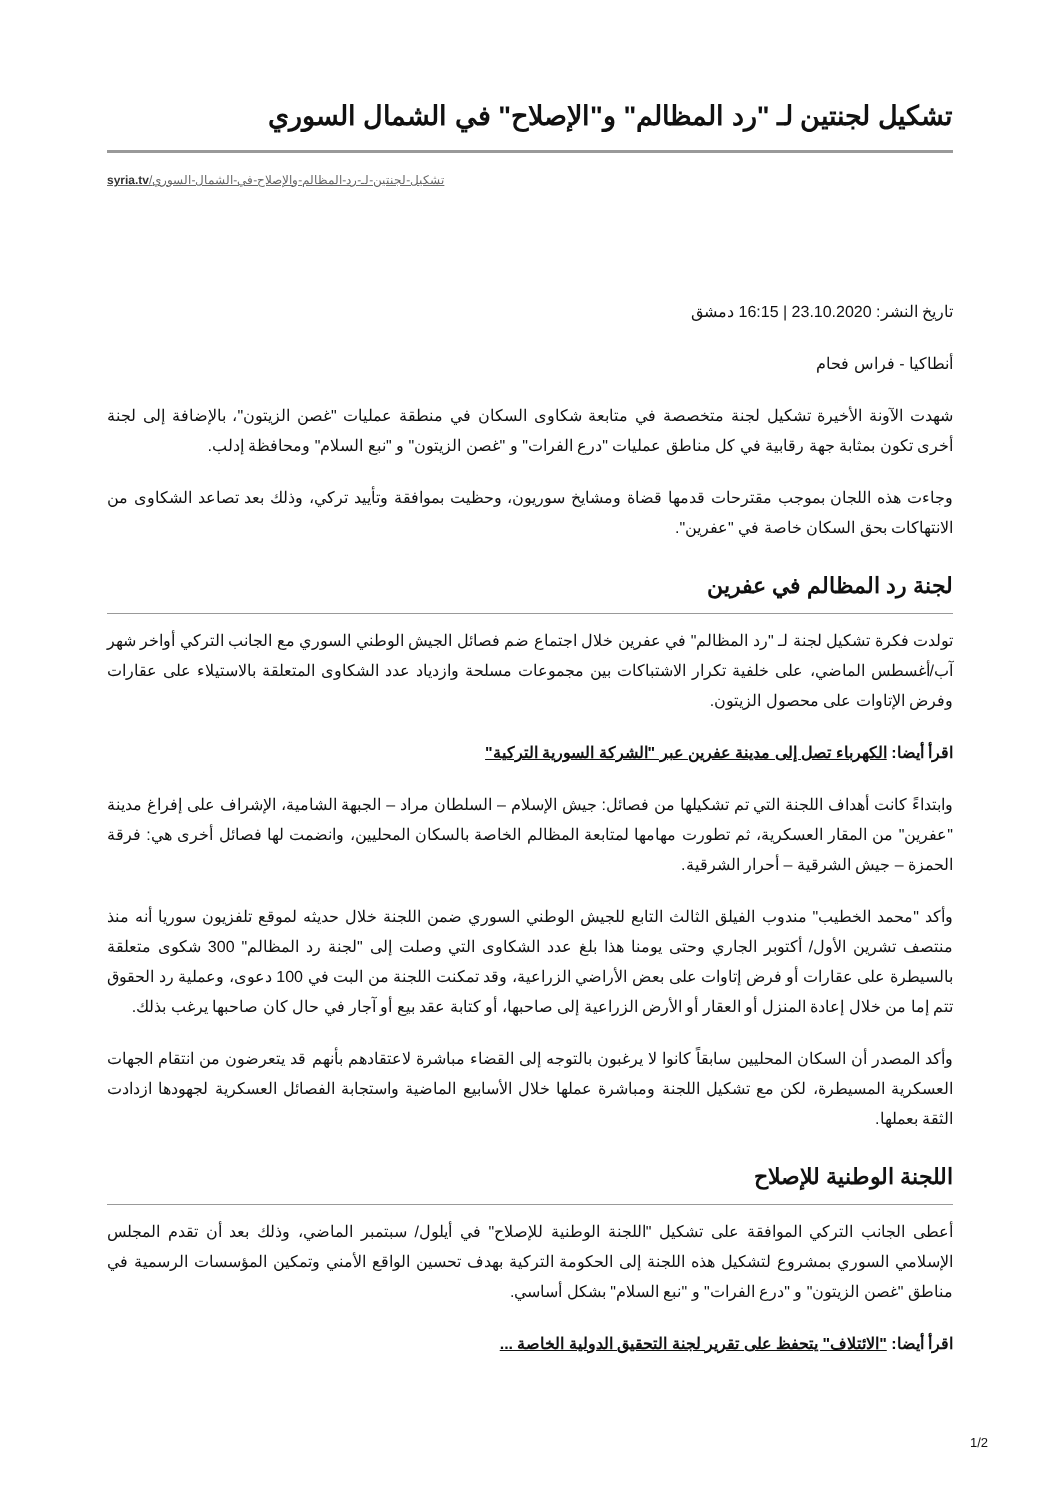تشكيل لجنتين لـ "رد المظالم" و"الإصلاح" في الشمال السوري
syria.tv/تشكيل-لجنتين-لـ-رد-المظالم-والإصلاح-في-الشمال-السوري
تاريخ النشر: 23.10.2020 | 16:15 دمشق
أنطاكيا - فراس فحام
شهدت الآونة الأخيرة تشكيل لجنة متخصصة في متابعة شكاوى السكان في منطقة عمليات "غصن الزيتون"، بالإضافة إلى لجنة أخرى تكون بمثابة جهة رقابية في كل مناطق عمليات "درع الفرات" و "غصن الزيتون" و "نبع السلام" ومحافظة إدلب.
وجاءت هذه اللجان بموجب مقترحات قدمها قضاة ومشايخ سوريون، وحظيت بموافقة وتأييد تركي، وذلك بعد تصاعد الشكاوى من الانتهاكات بحق السكان خاصة في "عفرين".
لجنة رد المظالم في عفرين
تولدت فكرة تشكيل لجنة لـ "رد المظالم" في عفرين خلال اجتماع ضم فصائل الجيش الوطني السوري مع الجانب التركي أواخر شهر آب/أغسطس الماضي، على خلفية تكرار الاشتباكات بين مجموعات مسلحة وازدياد عدد الشكاوى المتعلقة بالاستيلاء على عقارات وفرض الإتاوات على محصول الزيتون.
اقرأ أيضا: الكهرباء تصل إلى مدينة عفرين عبر "الشركة السورية التركية"
وابتداءً كانت أهداف اللجنة التي تم تشكيلها من فصائل: جيش الإسلام – السلطان مراد – الجبهة الشامية، الإشراف على إفراغ مدينة "عفرين" من المقار العسكرية، ثم تطورت مهامها لمتابعة المظالم الخاصة بالسكان المحليين، وانضمت لها فصائل أخرى هي: فرقة الحمزة – جيش الشرقية – أحرار الشرقية.
وأكد "محمد الخطيب" مندوب الفيلق الثالث التابع للجيش الوطني السوري ضمن اللجنة خلال حديثه لموقع تلفزيون سوريا أنه منذ منتصف تشرين الأول/ أكتوبر الجاري وحتى يومنا هذا بلغ عدد الشكاوى التي وصلت إلى "لجنة رد المظالم" 300 شكوى متعلقة بالسيطرة على عقارات أو فرض إتاوات على بعض الأراضي الزراعية، وقد تمكنت اللجنة من البت في 100 دعوى، وعملية رد الحقوق تتم إما من خلال إعادة المنزل أو العقار أو الأرض الزراعية إلى صاحبها، أو كتابة عقد بيع أو آجار في حال كان صاحبها يرغب بذلك.
وأكد المصدر أن السكان المحليين سابقاً كانوا لا يرغبون بالتوجه إلى القضاء مباشرة لاعتقادهم بأنهم قد يتعرضون من انتقام الجهات العسكرية المسيطرة، لكن مع تشكيل اللجنة ومباشرة عملها خلال الأسابيع الماضية واستجابة الفصائل العسكرية لجهودها ازدادت الثقة بعملها.
اللجنة الوطنية للإصلاح
أعطى الجانب التركي الموافقة على تشكيل "اللجنة الوطنية للإصلاح" في أيلول/ سبتمبر الماضي، وذلك بعد أن تقدم المجلس الإسلامي السوري بمشروع لتشكيل هذه اللجنة إلى الحكومة التركية بهدف تحسين الواقع الأمني وتمكين المؤسسات الرسمية في مناطق "غصن الزيتون" و "درع الفرات" و "نبع السلام" بشكل أساسي.
اقرأ أيضا: "الائتلاف" يتحفظ على تقرير لجنة التحقيق الدولية الخاصة ...
1/2